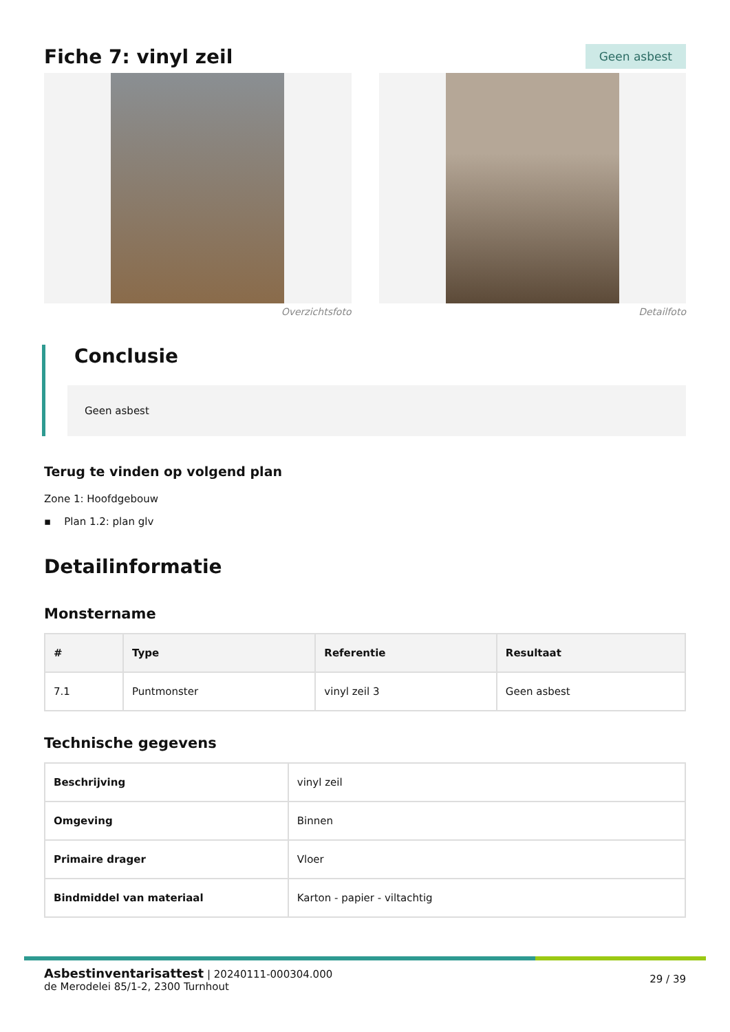Fiche 7: vinyl zeil
Geen asbest
Overzichtsfoto Detailfoto
Conclusie
Geen asbest
Terug te vinden op volgend plan
Zone 1: Hoofdgebouw
▪ Plan 1.2: plan glv
Detailinformatie
Monstername
| # | Type | Referentie | Resultaat |
| --- | --- | --- | --- |
| 7.1 | Puntmonster | vinyl zeil 3 | Geen asbest |
Technische gegevens
| Beschrijving | vinyl zeil |
| Omgeving | Binnen |
| Primaire drager | Vloer |
| Bindmiddel van materiaal | Karton - papier - viltachtig |
Asbestinventarisattest | 20240111-000304.000
de Merodelei 85/1-2, 2300 Turnhout
29 / 39